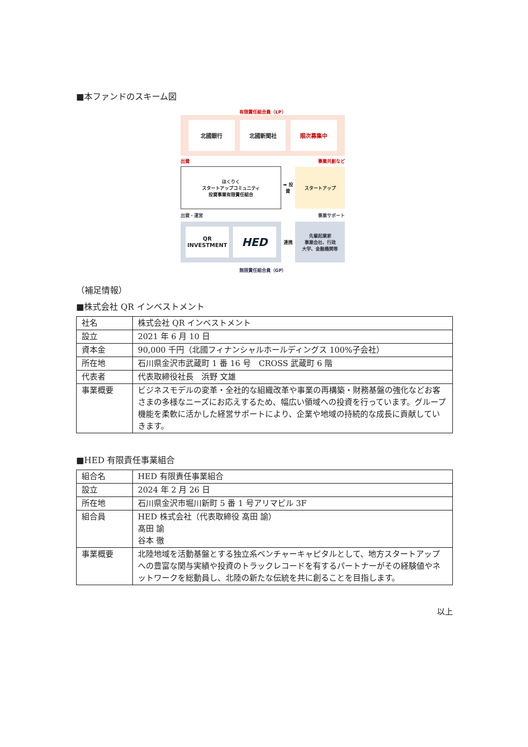■本ファンドのスキーム図
有限責任組合員（LP）
北國銀行 北國新聞社 順次募集中
出資 事業共創など
ほくりく
スタートアップコミュニティ
投資事業有限責任組合
➡ 投資
スタートアップ
出資・運営 事業サポート
QR INVESTMENT
HED
連携 先輩起業家
事業会社、行政
大学、金融機関等
無限責任組合員（GP）
（補足情報）
■株式会社 QR インベストメント
| 社名 | 株式会社 QR インベストメント |
| 設立 | 2021 年 6 月 10 日 |
| 資本金 | 90,000 千円（北國フィナンシャルホールディングス 100%子会社） |
| 所在地 | 石川県金沢市武蔵町 1 番 16 号 CROSS 武蔵町 6 階 |
| 代表者 | 代表取締役社長 浜野 文雄 |
| 事業概要 | ビジネスモデルの変革・全社的な組織改革や事業の再構築・財務基盤の強化などお客さまの多様なニーズにお応えするため、幅広い領域への投資を行っています。グループ機能を柔軟に活かした経営サポートにより、企業や地域の持続的な成長に貢献していきます。 |
■HED 有限責任事業組合
| 組合名 | HED 有限責任事業組合 |
| 設立 | 2024 年 2 月 26 日 |
| 所在地 | 石川県金沢市堀川新町 5 番 1 号アリマビル 3F |
| 組合員 | HED 株式会社（代表取締役 髙田 諭） 髙田 諭 谷本 徹 |
| 事業概要 | 北陸地域を活動基盤とする独立系ベンチャーキャピタルとして、地方スタートアップへの豊富な関与実績や投資のトラックレコードを有するパートナーがその経験値やネットワークを総動員し、北陸の新たな伝統を共に創ることを目指します。 |
以上